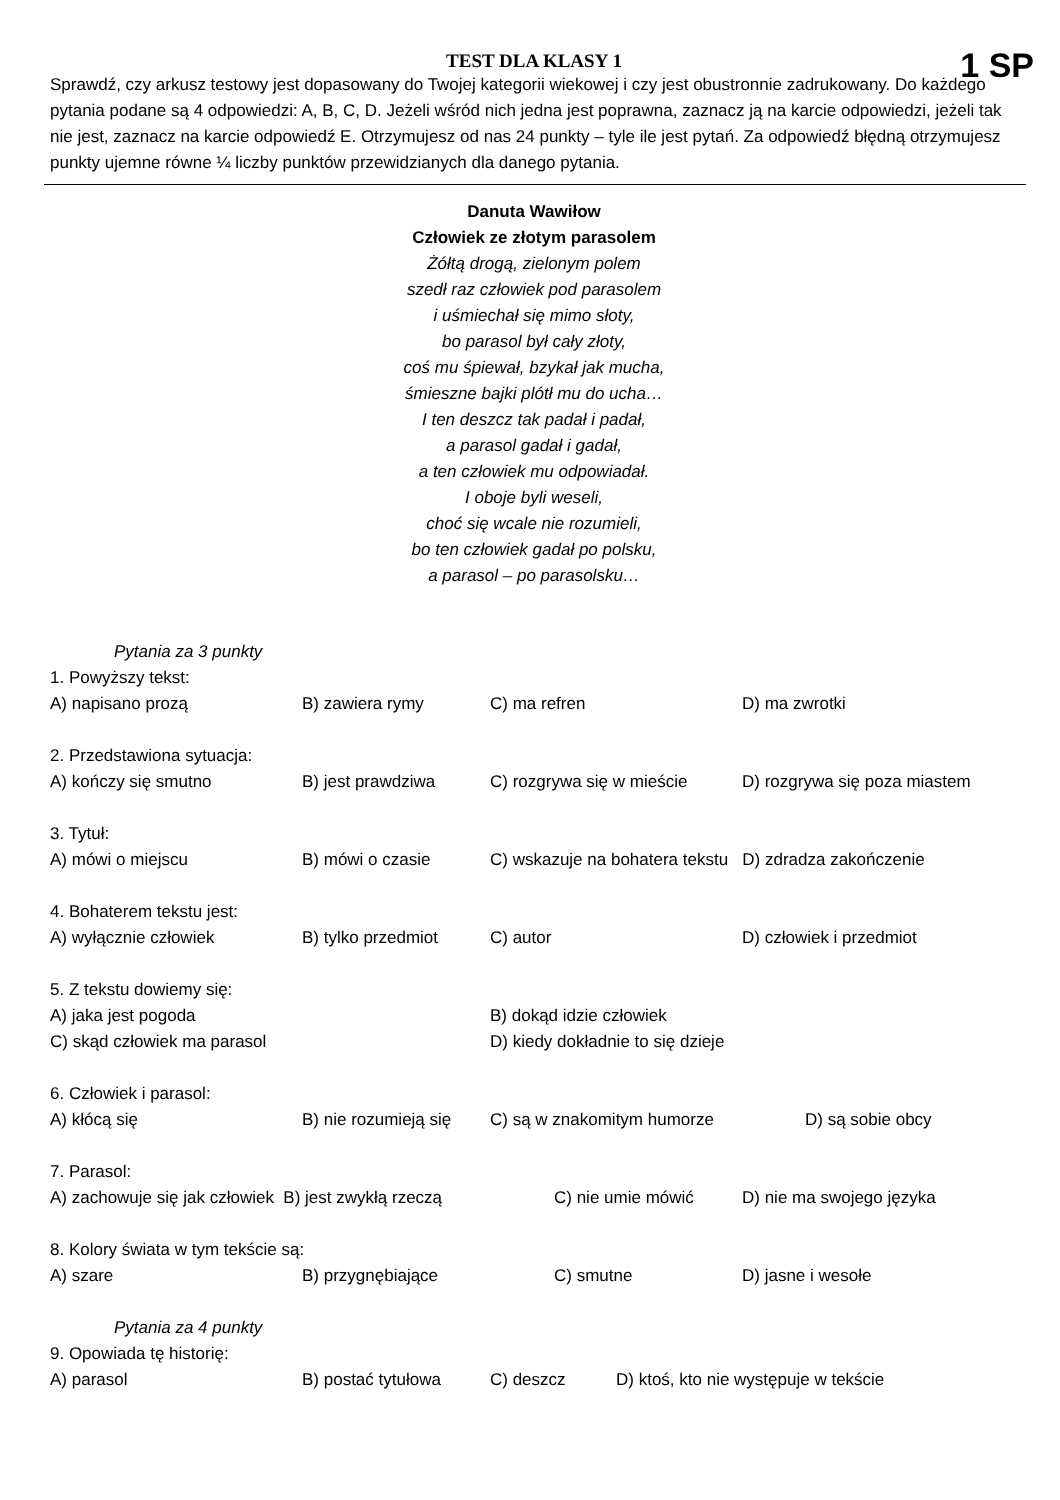1 SP
TEST DLA KLASY 1
Sprawdź, czy arkusz testowy jest dopasowany do Twojej kategorii wiekowej i czy jest obustronnie zadrukowany. Do każdego pytania podane są 4 odpowiedzi: A, B, C, D. Jeżeli wśród nich jedna jest poprawna, zaznacz ją na karcie odpowiedzi, jeżeli tak nie jest, zaznacz na karcie odpowiedź E. Otrzymujesz od nas 24 punkty – tyle ile jest pytań. Za odpowiedź błędną otrzymujesz punkty ujemne równe ¼ liczby punktów przewidzianych dla danego pytania.
Danuta Wawiłow
Człowiek ze złotym parasolem
Żółtą drogą, zielonym polem
szedł raz człowiek pod parasolem
i uśmiechał się mimo słoty,
bo parasol był cały złoty,
coś mu śpiewał, bzykał jak mucha,
śmieszne bajki plótł mu do ucha…
I ten deszcz tak padał i padał,
a parasol gadał i gadał,
a ten człowiek mu odpowiadał.
I oboje byli weseli,
choć się wcale nie rozumieli,
bo ten człowiek gadał po polsku,
a parasol – po parasolsku…
Pytania za 3 punkty
1. Powyższy tekst:
A) napisano prozą B) zawiera rymy C) ma refren D) ma zwrotki
2. Przedstawiona sytuacja:
A) kończy się smutno B) jest prawdziwa C) rozgrywa się w mieście D) rozgrywa się poza miastem
3. Tytuł:
A) mówi o miejscu B) mówi o czasie C) wskazuje na bohatera tekstu D) zdradza zakończenie
4. Bohaterem tekstu jest:
A) wyłącznie człowiek B) tylko przedmiot C) autor D) człowiek i przedmiot
5. Z tekstu dowiemy się:
A) jaka jest pogoda B) dokąd idzie człowiek
C) skąd człowiek ma parasol D) kiedy dokładnie to się dzieje
6. Człowiek i parasol:
A) kłócą się B) nie rozumieją się C) są w znakomitym humorze D) są sobie obcy
7. Parasol:
A) zachowuje się jak człowiek B) jest zwykłą rzeczą C) nie umie mówić D) nie ma swojego języka
8. Kolory świata w tym tekście są:
A) szare B) przygnębiające C) smutne D) jasne i wesołe
Pytania za 4 punkty
9. Opowiada tę historię:
A) parasol B) postać tytułowa C) deszcz D) ktoś, kto nie występuje w tekście